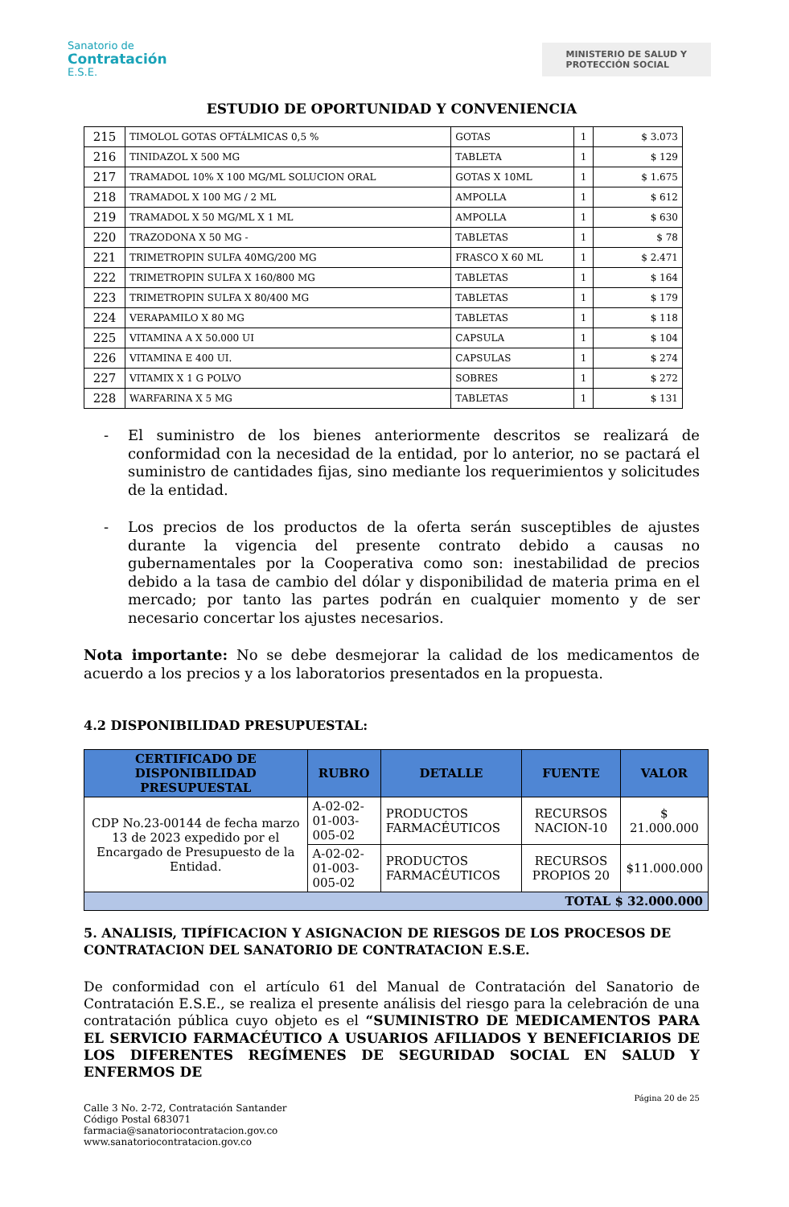Sanatorio de
Contratación
E.S.E.
MINISTERIO DE SALUD Y
PROTECCIÓN SOCIAL
ESTUDIO DE OPORTUNIDAD Y CONVENIENCIA
| 215 | TIMOLOL GOTAS OFTÁLMICAS 0,5 % | GOTAS | 1 | $ 3.073 |
| 216 | TINIDAZOL X 500 MG | TABLETA | 1 | $ 129 |
| 217 | TRAMADOL 10% X 100 MG/ML SOLUCION ORAL | GOTAS X 10ML | 1 | $ 1.675 |
| 218 | TRAMADOL X 100 MG / 2 ML | AMPOLLA | 1 | $ 612 |
| 219 | TRAMADOL X 50 MG/ML X 1 ML | AMPOLLA | 1 | $ 630 |
| 220 | TRAZODONA X 50 MG - | TABLETAS | 1 | $ 78 |
| 221 | TRIMETROPIN SULFA 40MG/200 MG | FRASCO X 60 ML | 1 | $ 2.471 |
| 222 | TRIMETROPIN SULFA X 160/800 MG | TABLETAS | 1 | $ 164 |
| 223 | TRIMETROPIN SULFA X 80/400 MG | TABLETAS | 1 | $ 179 |
| 224 | VERAPAMILO X 80 MG | TABLETAS | 1 | $ 118 |
| 225 | VITAMINA A X 50.000 UI | CAPSULA | 1 | $ 104 |
| 226 | VITAMINA E 400 UI. | CAPSULAS | 1 | $ 274 |
| 227 | VITAMIX X 1 G POLVO | SOBRES | 1 | $ 272 |
| 228 | WARFARINA X 5 MG | TABLETAS | 1 | $ 131 |
- El suministro de los bienes anteriormente descritos se realizará de conformidad con la necesidad de la entidad, por lo anterior, no se pactará el suministro de cantidades fijas, sino mediante los requerimientos y solicitudes de la entidad.
- Los precios de los productos de la oferta serán susceptibles de ajustes durante la vigencia del presente contrato debido a causas no gubernamentales por la Cooperativa como son: inestabilidad de precios debido a la tasa de cambio del dólar y disponibilidad de materia prima en el mercado; por tanto las partes podrán en cualquier momento y de ser necesario concertar los ajustes necesarios.
Nota importante: No se debe desmejorar la calidad de los medicamentos de acuerdo a los precios y a los laboratorios presentados en la propuesta.
4.2 DISPONIBILIDAD PRESUPUESTAL:
| CERTIFICADO DE DISPONIBILIDAD PRESUPUESTAL | RUBRO | DETALLE | FUENTE | VALOR |
| --- | --- | --- | --- | --- |
| CDP No.23-00144 de fecha marzo 13 de 2023 expedido por el Encargado de Presupuesto de la Entidad. | A-02-02-01-003-005-02 | PRODUCTOS FARMACÉUTICOS | RECURSOS NACION-10 | $ 21.000.000 |
| | A-02-02-01-003-005-02 | PRODUCTOS FARMACÉUTICOS | RECURSOS PROPIOS 20 | $11.000.000 |
| TOTAL $ 32.000.000 | | | | |
5. ANALISIS, TIPÍFICACION Y ASIGNACION DE RIESGOS DE LOS PROCESOS DE CONTRATACION DEL SANATORIO DE CONTRATACION E.S.E.
De conformidad con el artículo 61 del Manual de Contratación del Sanatorio de Contratación E.S.E., se realiza el presente análisis del riesgo para la celebración de una contratación pública cuyo objeto es el “SUMINISTRO DE MEDICAMENTOS PARA EL SERVICIO FARMACÉUTICO A USUARIOS AFILIADOS Y BENEFICIARIOS DE LOS DIFERENTES REGÍMENES DE SEGURIDAD SOCIAL EN SALUD Y ENFERMOS DE
Página 20 de 25
Calle 3 No. 2-72, Contratación Santander
Código Postal 683071
farmacia@sanatoriocontratacion.gov.co
www.sanatoriocontratacion.gov.co